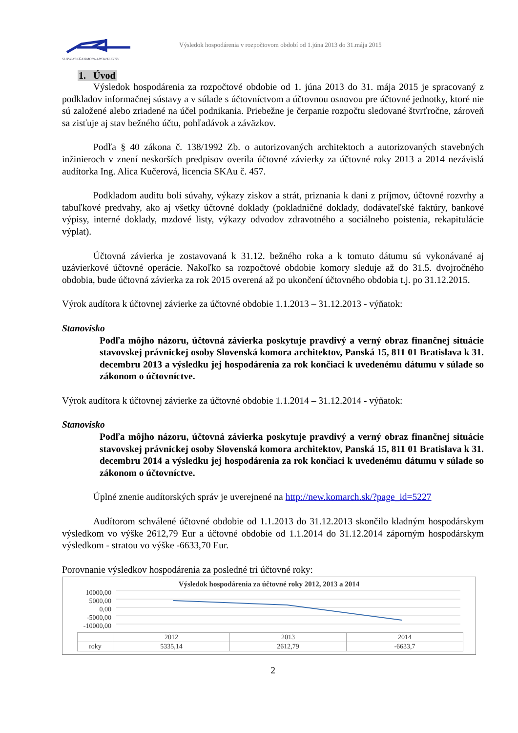SLOVENSKÁ KOMORA ARCHITEKTOV
Výsledok hospodárenia v rozpočtovom období od 1.júna 2013 do 31.mája 2015
1. Úvod
Výsledok hospodárenia za rozpočtové obdobie od 1. júna 2013 do 31. mája 2015 je spracovaný z podkladov informačnej sústavy a v súlade s účtovníctvom a účtovnou osnovou pre účtovné jednotky, ktoré nie sú založené alebo zriadené na účel podnikania. Priebežne je čerpanie rozpočtu sledované štvrťročne, zároveň sa zisťuje aj stav bežného účtu, pohľadávok a záväzkov.
Podľa § 40 zákona č. 138/1992 Zb. o autorizovaných architektoch a autorizovaných stavebných inžinieroch v znení neskorších predpisov overila účtovné závierky za účtovné roky 2013 a 2014 nezávislá audítorka Ing. Alica Kučerová, licencia SKAu č. 457.
Podkladom auditu boli súvahy, výkazy ziskov a strát, priznania k dani z príjmov, účtovné rozvrhy a tabuľkové predvahy, ako aj všetky účtovné doklady (pokladničné doklady, dodávateľské faktúry, bankové výpisy, interné doklady, mzdové listy, výkazy odvodov zdravotného a sociálneho poistenia, rekapitulácie výplat).
Účtovná závierka je zostavovaná k 31.12. bežného roka a k tomuto dátumu sú vykonávané aj uzávierkové účtovné operácie. Nakoľko sa rozpočtové obdobie komory sleduje až do 31.5. dvojročného obdobia, bude účtovná závierka za rok 2015 overená až po ukončení účtovného obdobia t.j. po 31.12.2015.
Výrok audítora k účtovnej závierke za účtovné obdobie 1.1.2013 – 31.12.2013 - výňatok:
Stanovisko
Podľa môjho názoru, účtovná závierka poskytuje pravdivý a verný obraz finančnej situácie stavovskej právnickej osoby Slovenská komora architektov, Panská 15, 811 01 Bratislava k 31. decembru 2013 a výsledku jej hospodárenia za rok končiaci k uvedenému dátumu v súlade so zákonom o účtovníctve.
Výrok audítora k účtovnej závierke za účtovné obdobie 1.1.2014 – 31.12.2014 - výňatok:
Stanovisko
Podľa môjho názoru, účtovná závierka poskytuje pravdivý a verný obraz finančnej situácie stavovskej právnickej osoby Slovenská komora architektov, Panská 15, 811 01 Bratislava k 31. decembru 2014 a výsledku jej hospodárenia za rok končiaci k uvedenému dátumu v súlade so zákonom o účtovníctve.
Úplné znenie audítorských správ je uverejnené na http://new.komarch.sk/?page_id=5227
Audítorom schválené účtovné obdobie od 1.1.2013 do 31.12.2013 skončilo kladným hospodárskym výsledkom vo výške 2612,79 Eur a účtovné obdobie od 1.1.2014 do 31.12.2014 záporným hospodárskym výsledkom - stratou vo výške -6633,70 Eur.
Porovnanie výsledkov hospodárenia za posledné tri účtovné roky:
Výsledok hospodárenia za účtovné roky 2012, 2013 a 2014
10000,00
5000,00
0,00
-5000,00
-10000,00
| | 2012 | 2013 | 2014 |
| roky | 5335,14 | 2612,79 | -6633,7 |
2